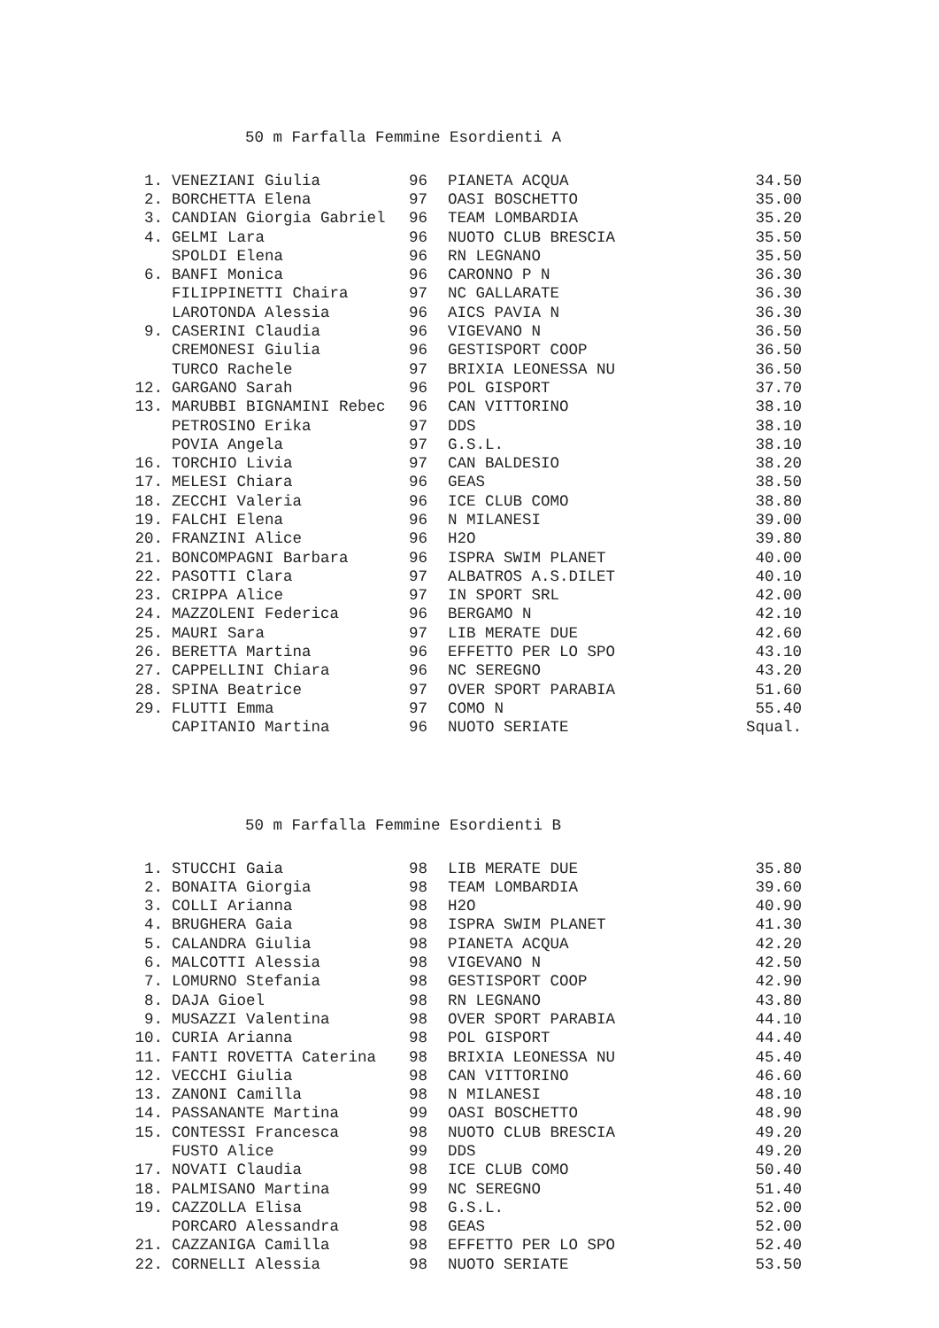50 m Farfalla Femmine Esordienti A
| 1. | VENEZIANI Giulia | 96 | PIANETA ACQUA | 34.50 |
| 2. | BORCHETTA Elena | 97 | OASI BOSCHETTO | 35.00 |
| 3. | CANDIAN Giorgia Gabriel | 96 | TEAM LOMBARDIA | 35.20 |
| 4. | GELMI Lara | 96 | NUOTO CLUB BRESCIA | 35.50 |
| | SPOLDI Elena | 96 | RN LEGNANO | 35.50 |
| 6. | BANFI Monica | 96 | CARONNO P N | 36.30 |
| | FILIPPINETTI Chaira | 97 | NC GALLARATE | 36.30 |
| | LAROTONDA Alessia | 96 | AICS PAVIA N | 36.30 |
| 9. | CASERINI Claudia | 96 | VIGEVANO N | 36.50 |
| | CREMONESI Giulia | 96 | GESTISPORT COOP | 36.50 |
| | TURCO Rachele | 97 | BRIXIA LEONESSA NU | 36.50 |
| 12. | GARGANO Sarah | 96 | POL GISPORT | 37.70 |
| 13. | MARUBBI BIGNAMINI Rebec | 96 | CAN VITTORINO | 38.10 |
| | PETROSINO Erika | 97 | DDS | 38.10 |
| | POVIA Angela | 97 | G.S.L. | 38.10 |
| 16. | TORCHIO Livia | 97 | CAN BALDESIO | 38.20 |
| 17. | MELESI Chiara | 96 | GEAS | 38.50 |
| 18. | ZECCHI Valeria | 96 | ICE CLUB COMO | 38.80 |
| 19. | FALCHI Elena | 96 | N MILANESI | 39.00 |
| 20. | FRANZINI Alice | 96 | H2O | 39.80 |
| 21. | BONCOMPAGNI Barbara | 96 | ISPRA SWIM PLANET | 40.00 |
| 22. | PASOTTI Clara | 97 | ALBATROS A.S.DILET | 40.10 |
| 23. | CRIPPA Alice | 97 | IN SPORT SRL | 42.00 |
| 24. | MAZZOLENI Federica | 96 | BERGAMO N | 42.10 |
| 25. | MAURI Sara | 97 | LIB MERATE DUE | 42.60 |
| 26. | BERETTA Martina | 96 | EFFETTO PER LO SPO | 43.10 |
| 27. | CAPPELLINI Chiara | 96 | NC SEREGNO | 43.20 |
| 28. | SPINA Beatrice | 97 | OVER SPORT PARABIA | 51.60 |
| 29. | FLUTTI Emma | 97 | COMO N | 55.40 |
| | CAPITANIO Martina | 96 | NUOTO SERIATE | Squal. |
50 m Farfalla Femmine Esordienti B
| 1. | STUCCHI Gaia | 98 | LIB MERATE DUE | 35.80 |
| 2. | BONAITA Giorgia | 98 | TEAM LOMBARDIA | 39.60 |
| 3. | COLLI Arianna | 98 | H2O | 40.90 |
| 4. | BRUGHERA Gaia | 98 | ISPRA SWIM PLANET | 41.30 |
| 5. | CALANDRA Giulia | 98 | PIANETA ACQUA | 42.20 |
| 6. | MALCOTTI Alessia | 98 | VIGEVANO N | 42.50 |
| 7. | LOMURNO Stefania | 98 | GESTISPORT COOP | 42.90 |
| 8. | DAJA Gioel | 98 | RN LEGNANO | 43.80 |
| 9. | MUSAZZI Valentina | 98 | OVER SPORT PARABIA | 44.10 |
| 10. | CURIA Arianna | 98 | POL GISPORT | 44.40 |
| 11. | FANTI ROVETTA Caterina | 98 | BRIXIA LEONESSA NU | 45.40 |
| 12. | VECCHI Giulia | 98 | CAN VITTORINO | 46.60 |
| 13. | ZANONI Camilla | 98 | N MILANESI | 48.10 |
| 14. | PASSANANTE Martina | 99 | OASI BOSCHETTO | 48.90 |
| 15. | CONTESSI Francesca | 98 | NUOTO CLUB BRESCIA | 49.20 |
| | FUSTO Alice | 99 | DDS | 49.20 |
| 17. | NOVATI Claudia | 98 | ICE CLUB COMO | 50.40 |
| 18. | PALMISANO Martina | 99 | NC SEREGNO | 51.40 |
| 19. | CAZZOLLA Elisa | 98 | G.S.L. | 52.00 |
| | PORCARO Alessandra | 98 | GEAS | 52.00 |
| 21. | CAZZANIGA Camilla | 98 | EFFETTO PER LO SPO | 52.40 |
| 22. | CORNELLI Alessia | 98 | NUOTO SERIATE | 53.50 |